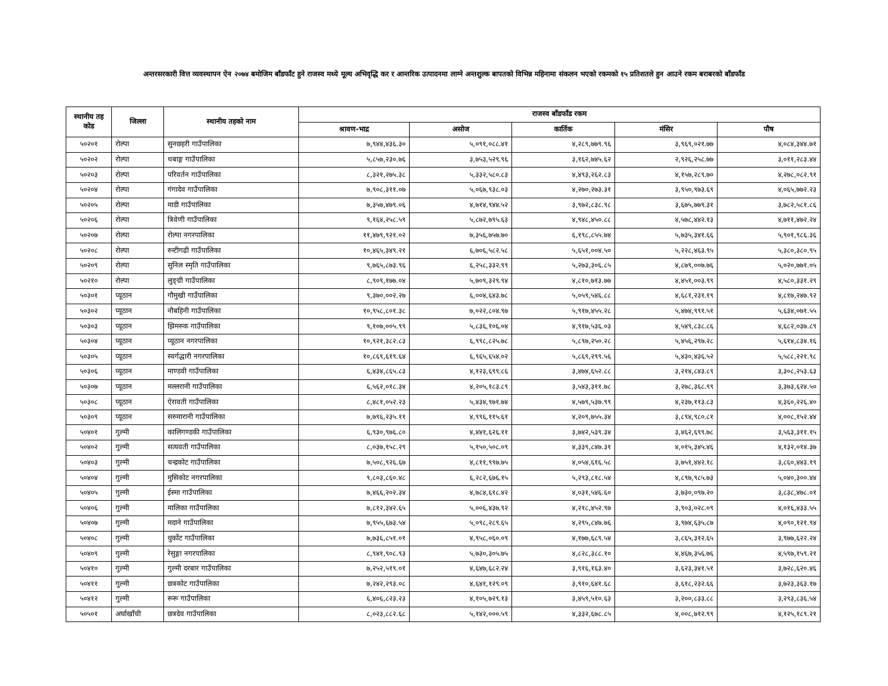अन्तरसरकारी वित्त व्यवस्थापन ऐन २०७४ बमोजिम बाँडफाँट हुने राजस्व मध्ये मूल्य अभिवृद्धि कर र आन्तरिक उत्पादनमा लाग्ने अन्तशुल्क बापतको विभिन्न महिनामा संकलन भएको रकमको १५ प्रतिशतले हुन आउने रकम बराबरको बाँडफाँड
| स्थानीय तह कोड | जिल्ला | स्थानीय तहको नाम | राजस्व बाँडफाँड रकम | | | | |
| --- | --- | --- | --- | --- | --- | --- | --- |
| | | | श्रावण-भाद्र | असोज | कार्तिक | मंसिर | पौष |
| ५०२०१ | रोल्पा | सुनछहरी गाउँपालिका | ७,९४४,४३६.३० | ५,०९१,०८८.४१ | ४,२८९,७७९.९६ | ३,९६९,०२१.७७ | ४,०८४,३४४.७१ |
| ५०२०२ | रोल्पा | थबाङ्ग गाउँपालिका | ५,८५७,२३०.७६ | ३,७५३,५२९.९६ | ३,१६२,७४५.६२ | २,९२६,२५८.७७ | ३,०११,२८३.४४ |
| ५०२०३ | रोल्पा | परिवर्तन गाउँपालिका | ८,३२१,२७५.३८ | ५,३३२,५८०.८३ | ४,४९३,२६२.८३ | ४,१५७,२८९.७० | ४,२७८,०८२.९१ |
| ५०२०४ | रोल्पा | गंगादेव गाउँपालिका | ७,९०८,३११.०७ | ५,०६७,९३८.०३ | ४,२७०,२७३.३१ | ३,९५०,९७३.६९ | ४,०६५,७७२.२३ |
| ५०२०५ | रोल्पा | माडी गाउँपालिका | ७,३५७,४७९.०६ | ४,७१४,९४४.५२ | ३,९७२,८३८.९८ | ३,६७५,७७९.३१ | ३,७८२,५८१.८६ |
| ५०२०६ | रोल्पा | त्रिवेणी गाउँपालिका | ९,१६४,२५८.५९ | ५,८७२,७९५.६३ | ४,९४८,४५०.८८ | ४,५७८,४४२.१३ | ४,७११,४७२.२४ |
| ५०२०७ | रोल्पा | रोल्पा नगरपालिका | ११,४७९,९२१.०२ | ७,३५६,७५७.७० | ६,१९८,८५५.७४ | ५,७३५,३४१.६६ | ५,९०१,९८६.३६ |
| ५०२०८ | रोल्पा | रुन्टीगढी गाउँपालिका | १०,४६५,३४९.२१ | ६,७०६,५८२.५८ | ५,६५१,००४.५० | ५,२२८,४६३.९५ | ५,३८०,३८०.९५ |
| ५०२०९ | रोल्पा | सुनिल स्मृति गाउँपालिका | ९,७६५,८७३.९६ | ६,२५८,३३२.९९ | ५,२७३,३०६.८५ | ४,८७९,००७.७६ | ५,०२०,७७१.०५ |
| ५०२१० | रोल्पा | लुङ्ग्री गाउँपालिका | ८,९०९,१७७.०४ | ५,७०९,३२९.९४ | ४,८१०,७१३.७७ | ४,४५१,००३.९९ | ४,५८०,३३१.२९ |
| ५०३०१ | प्यूठान | गौमुखी गाउँपालिका | ९,३७०,००२.२७ | ६,००४,६४३.७८ | ५,०५९,५४६.८८ | ४,६८१,२३१.१९ | ४,८१७,२४७.९२ |
| ५०३०२ | प्यूठान | नौबहिनी गाउँपालिका | १०,९५८,८०१.३८ | ७,०२२,८०४.९७ | ५,९१७,४५५.२८ | ५,४७४,९९१.५१ | ५,६३४,०७१.५५ |
| ५०३०३ | प्यूठान | झिमरुक गाउँपालिका | ९,१०७,००५.९९ | ५,८३६,१०६.०४ | ४,९१७,५३६.०३ | ४,५४९,८३८.८६ | ४,६८२,०३७.८९ |
| ५०३०४ | प्यूठान | प्यूठान नगरपालिका | १०,९२१,३८२.८३ | ६,९९८,८२५.७८ | ५,८९७,२५०.२८ | ५,४५६,२९७.२८ | ५,६१४,८३४.१६ |
| ५०३०५ | प्यूठान | स्वर्गद्धारी नगरपालिका | १०,८६९,६१९.६४ | ६,९६५,६५४.०२ | ५,८६९,२९९.५६ | ५,४३०,४३६.५२ | ५,५८८,२२१.९८ |
| ५०३०६ | प्यूठान | माण्डवी गाउँपालिका | ६,४३४,८६५.८३ | ४,१२३,६९९.८६ | ३,४७४,६५२.८८ | ३,२१४,८४३.८९ | ३,३०८,२५३.६३ |
| ५०३०७ | प्यूठान | मल्लरानी गाउँपालिका | ६,५६२,०१८.३४ | ४,२०५,१८३.८९ | ३,५४३,३११.७८ | ३,२७८,३६८.९९ | ३,३७३,६२४.५० |
| ५०३०८ | प्यूठान | ऐरावती गाउँपालिका | ८,४८१,०५२.२३ | ५,४३४,९७१.७४ | ४,५७९,५३७.९९ | ४,२३७,११३.८३ | ४,३६०,२२६.४० |
| ५०३०९ | प्यूठान | सरुमारानी गाउँपालिका | ७,७९६,२३५.११ | ४,९९६,११५.६१ | ४,२०९,७५५.३४ | ३,८९४,९८०.८१ | ४,००८,१५२.४४ |
| ५०४०१ | गुल्मी | कालिगण्डकी गाउँपालिका | ६,९३०,९७६.८० | ४,४४१,६२६.११ | ३,७४२,५३९.३४ | ३,४६२,६९९.७८ | ३,५६३,३११.१५ |
| ५०४०२ | गुल्मी | सत्यवती गाउँपालिका | ८,०३७,१५८.२९ | ५,१५०,५०८.०९ | ४,३३९,८४७.३१ | ४,०१५,३४५.४६ | ४,१३२,०१४.३७ |
| ५०४०३ | गुल्मी | चन्द्रकोट गाउँपालिका | ७,५०८,९२६.६७ | ४,८११,९९७.७५ | ४,०५४,६१६.५८ | ३,७५१,४४२.१८ | ३,८६०,४४३.१९ |
| ५०४०४ | गुल्मी | मुसिकोट नगरपालिका | ९,८०३,८६०.४८ | ६,२८२,६७६.१५ | ५,२९३,८१८.५४ | ४,८९७,९८५.७३ | ५,०४०,३००.४४ |
| ५०४०५ | गुल्मी | ईस्मा गाउँपालिका | ७,४६६,२०२.३४ | ४,७८४,६१८.४२ | ४,०३१,५४६.६० | ३,७३०,०९७.२० | ३,८३८,४७८.०१ |
| ५०४०६ | गुल्मी | मालिका गाउँपालिका | ७,८१२,३४२.६५ | ५,००६,४३७.९२ | ४,२१८,४५२.९७ | ३,९०३,०२८.०९ | ४,०१६,४३३.५५ |
| ५०४०७ | गुल्मी | मदाने गाउँपालिका | ७,९५५,६७३.५४ | ५,०९८,२८९.६५ | ४,२९५,८४७.७६ | ३,९७४,६३५.८७ | ४,०९०,१२१.९४ |
| ५०४०८ | गुल्मी | धुर्कोट गाउँपालिका | ७,७३६,८५१.०१ | ४,९५८,०६०.०९ | ४,१७७,६८९.५४ | ३,८६५,३१२.६५ | ३,९७७,६२२.२४ |
| ५०४०९ | गुल्मी | रेसुङ्गा नगरपालिका | ८,९४१,९०८.९३ | ५,७३०,३०५.७५ | ४,८२८,३८८.१० | ४,४६७,३५६.७६ | ४,५९७,१५९.२१ |
| ५०४१० | गुल्मी | गुल्मी दरबार गाउँपालिका | ७,२५२,५१९.०१ | ४,६४७,६८२.२४ | ३,९१६,१६३.४० | ३,६२३,३४१.५१ | ३,७२८,६२०.४६ |
| ५०४११ | गुल्मी | छत्रकोट गाउँपालिका | ७,२४२,२९३.०८ | ४,६४१,१२९.०९ | ३,९१०,६४१.६८ | ३,६१८,२३२.६६ | ३,७२३,३६३.१७ |
| ५०४१२ | गुल्मी | रूरू गाउँपालिका | ६,४०६,८२३.२३ | ४,१०५,७२९.१३ | ३,४५९,५१०.६३ | ३,२००,८३३.८८ | ३,२९३,८३६.५४ |
| ५०५०१ | अर्घाखाँची | छत्रदेव गाउँपालिका | ८,०२३,८८२.६८ | ५,१४२,०००.५९ | ४,३३२,६७८.८५ | ४,००८,७१२.९९ | ४,१२५,१८९.२१ |